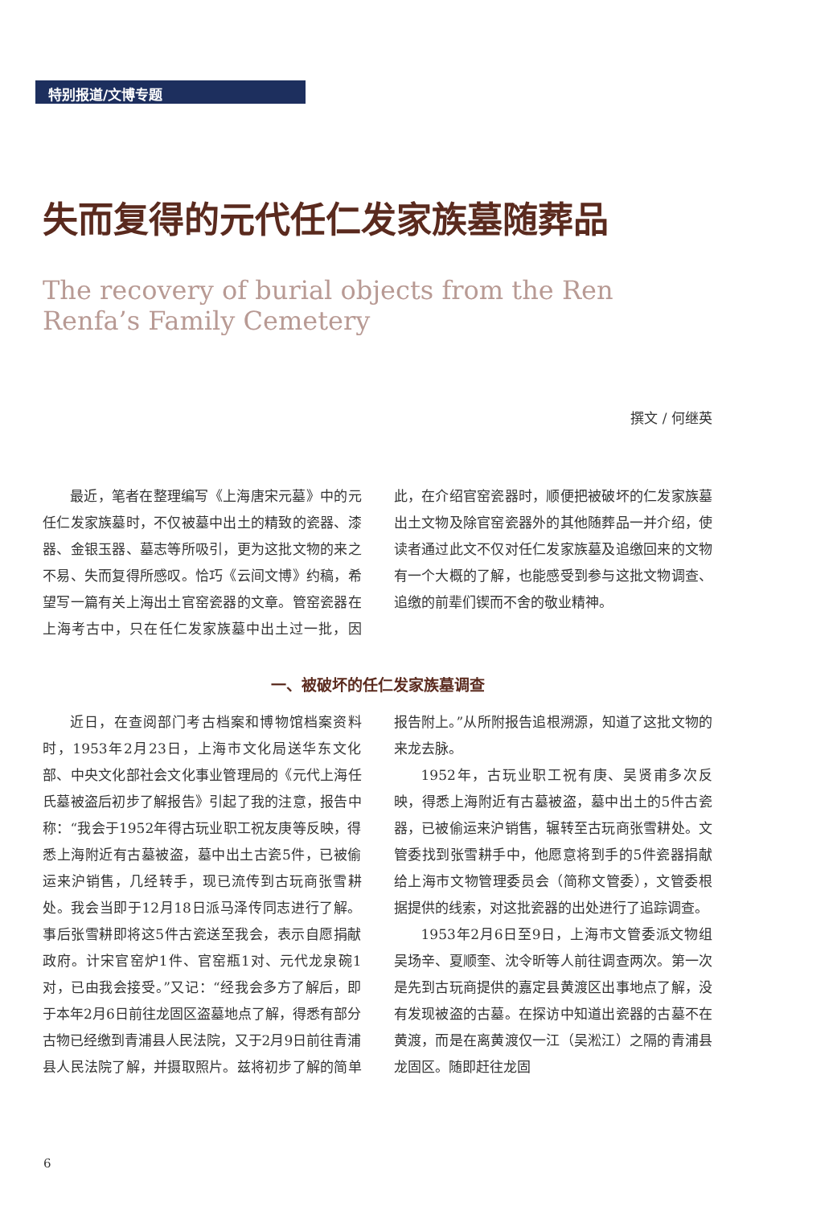特别报道/文博专题
失而复得的元代任仁发家族墓随葬品
The recovery of burial objects from the Ren Renfa’s Family Cemetery
撰文 / 何继英
最近，笔者在整理编写《上海唐宋元墓》中的元任仁发家族墓时，不仅被墓中出土的精致的瓷器、漆器、金银玉器、墓志等所吸引，更为这批文物的来之不易、失而复得所感叹。恰巧《云间文博》约稿，希望写一篇有关上海出土官窑瓷器的文章。管窑瓷器在上海考古中，只在任仁发家族墓中出土过一批，因此，在介绍官窑瓷器时，顺便把被破坏的仁发家族墓出土文物及除官窑瓷器外的其他随葬品一并介绍，使读者通过此文不仅对任仁发家族墓及追缴回来的文物有一个大概的了解，也能感受到参与这批文物调查、追缴的前辈们锲而不舍的敬业精神。
一、被破坏的任仁发家族墓调查
近日，在查阅部门考古档案和博物馆档案资料时，1953年2月23日，上海市文化局送华东文化部、中央文化部社会文化事业管理局的《元代上海任氏墓被盗后初步了解报告》引起了我的注意，报告中称：“我会于1952年得古玩业职工祝友庚等反映，得悉上海附近有古墓被盗，墓中出土古瓷5件，已被偷运来沪销售，几经转手，现已流传到古玩商张雪耕处。我会当即于12月18日派马泽传同志进行了解。事后张雪耕即将这5件古瓷送至我会，表示自愿捐献政府。计宋官窑炉1件、官窑瓶1对、元代龙泉碗1对，已由我会接受。”又记：“经我会多方了解后，即于本年2月6日前往龙固区盗墓地点了解，得悉有部分古物已经缴到青浦县人民法院，又于2月9日前往青浦县人民法院了解，并摄取照片。兹将初步了解的简单报告附上。”从所附报告追根溯源，知道了这批文物的来龙去脉。
1952年，古玩业职工祝有庚、吴贤甫多次反映，得悉上海附近有古墓被盗，墓中出土的5件古瓷器，已被偷运来沪销售，辗转至古玩商张雪耕处。文管委找到张雪耕手中，他愿意将到手的5件瓷器捐献给上海市文物管理委员会（简称文管委），文管委根据提供的线索，对这批瓷器的出处进行了追踪调查。
1953年2月6日至9日，上海市文管委派文物组吴场辛、夏顺奎、沈令昕等人前往调查两次。第一次是先到古玩商提供的嘉定县黄渡区出事地点了解，没有发现被盗的古墓。在探访中知道出瓷器的古墓不在黄渡，而是在离黄渡仅一江（吴淞江）之隔的青浦县龙固区。随即赶往龙固
6